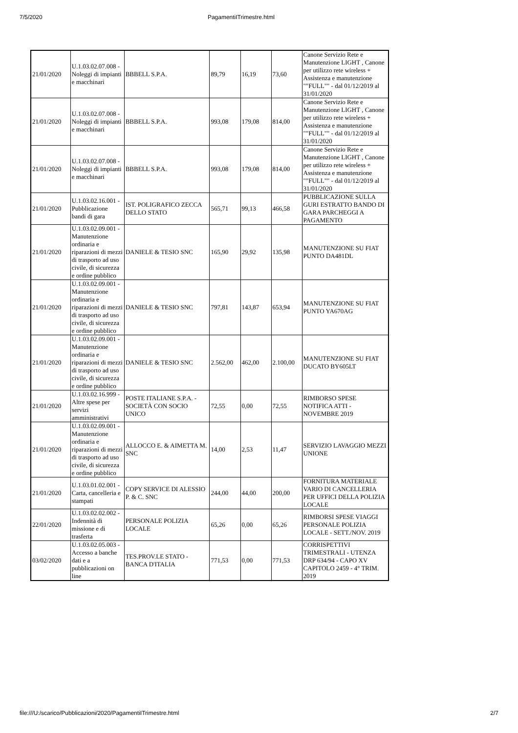7/5/2020 PagamentiITrimestre.html
| 21/01/2020 | U.1.03.02.07.008 - Noleggi di impianti e macchinari | BBBELL S.P.A. | 89,79 | 16,19 | 73,60 | Canone Servizio Rete e Manutenzione LIGHT , Canone per utilizzo rete wireless + Assistenza e manutenzione ""FULL"" - dal 01/12/2019 al 31/01/2020 |
| 21/01/2020 | U.1.03.02.07.008 - Noleggi di impianti e macchinari | BBBELL S.P.A. | 993,08 | 179,08 | 814,00 | Canone Servizio Rete e Manutenzione LIGHT , Canone per utilizzo rete wireless + Assistenza e manutenzione ""FULL"" - dal 01/12/2019 al 31/01/2020 |
| 21/01/2020 | U.1.03.02.07.008 - Noleggi di impianti e macchinari | BBBELL S.P.A. | 993,08 | 179,08 | 814,00 | Canone Servizio Rete e Manutenzione LIGHT , Canone per utilizzo rete wireless + Assistenza e manutenzione ""FULL"" - dal 01/12/2019 al 31/01/2020 |
| 21/01/2020 | U.1.03.02.16.001 - Pubblicazione bandi di gara | IST. POLIGRAFICO ZECCA DELLO STATO | 565,71 | 99,13 | 466,58 | PUBBLICAZIONE SULLA GURI ESTRATTO BANDO DI GARA PARCHEGGI A PAGAMENTO |
| 21/01/2020 | U.1.03.02.09.001 - Manutenzione ordinaria e riparazioni di mezzi di trasporto ad uso civile, di sicurezza e ordine pubblico | DANIELE & TESIO SNC | 165,90 | 29,92 | 135,98 | MANUTENZIONE SU FIAT PUNTO DA481DL |
| 21/01/2020 | U.1.03.02.09.001 - Manutenzione ordinaria e riparazioni di mezzi di trasporto ad uso civile, di sicurezza e ordine pubblico | DANIELE & TESIO SNC | 797,81 | 143,87 | 653,94 | MANUTENZIONE SU FIAT PUNTO YA670AG |
| 21/01/2020 | U.1.03.02.09.001 - Manutenzione ordinaria e riparazioni di mezzi di trasporto ad uso civile, di sicurezza e ordine pubblico | DANIELE & TESIO SNC | 2.562,00 | 462,00 | 2.100,00 | MANUTENZIONE SU FIAT DUCATO BY605LT |
| 21/01/2020 | U.1.03.02.16.999 - Altre spese per servizi amministrativi | POSTE ITALIANE S.P.A. - SOCIETÀ CON SOCIO UNICO | 72,55 | 0,00 | 72,55 | RIMBORSO SPESE NOTIFICA ATTI - NOVEMBRE 2019 |
| 21/01/2020 | U.1.03.02.09.001 - Manutenzione ordinaria e riparazioni di mezzi di trasporto ad uso civile, di sicurezza e ordine pubblico | ALLOCCO E. & AIMETTA M. SNC | 14,00 | 2,53 | 11,47 | SERVIZIO LAVAGGIO MEZZI UNIONE |
| 21/01/2020 | U.1.03.01.02.001 - Carta, cancelleria e stampati | COPY SERVICE DI ALESSIO P. & C. SNC | 244,00 | 44,00 | 200,00 | FORNITURA MATERIALE VARIO DI CANCELLERIA PER UFFICI DELLA POLIZIA LOCALE |
| 22/01/2020 | U.1.03.02.02.002 - Indennità di missione e di trasferta | PERSONALE POLIZIA LOCALE | 65,26 | 0,00 | 65,26 | RIMBORSI SPESE VIAGGI PERSONALE POLIZIA LOCALE - SETT./NOV. 2019 |
| 03/02/2020 | U.1.03.02.05.003 - Accesso a banche dati e a pubblicazioni on line | TES.PROV.LE STATO - BANCA D'ITALIA | 771,53 | 0,00 | 771,53 | CORRISPETTIVI TRIMESTRALI - UTENZA DRP 634/94 - CAPO XV CAPITOLO 2459 - 4° TRIM. 2019 |
file:///U:/scarico/Pubblicazioni/2020/PagamentiITrimestre.html 2/7